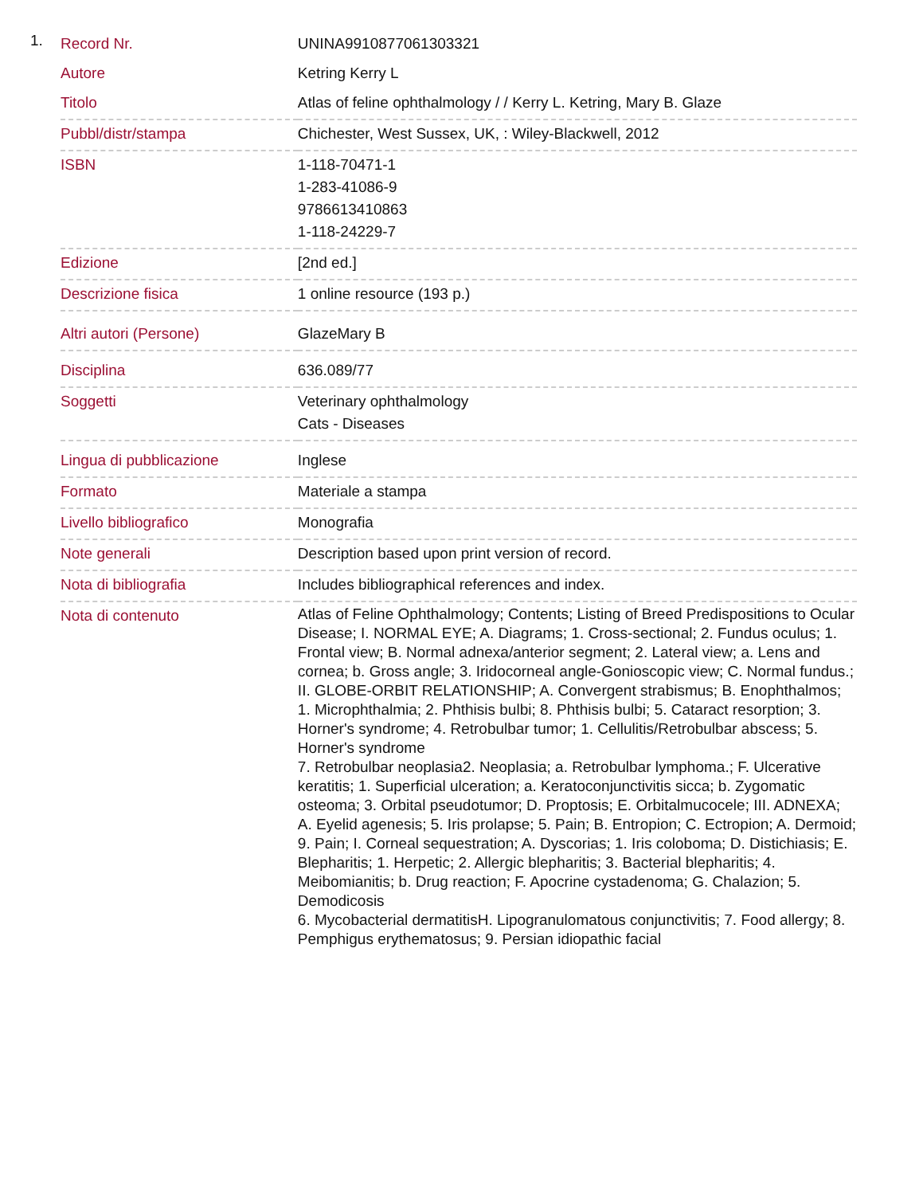1.
| Record Nr. | UNINA9910877061303321 |
| Autore | Ketring Kerry L |
| Titolo | Atlas of feline ophthalmology / / Kerry L. Ketring, Mary B. Glaze |
| Pubbl/distr/stampa | Chichester, West Sussex, UK, : Wiley-Blackwell, 2012 |
| ISBN | 1-118-70471-1 1-283-41086-9 9786613410863 1-118-24229-7 |
| Edizione | [2nd ed.] |
| Descrizione fisica | 1 online resource (193 p.) |
| Altri autori (Persone) | GlazeMary B |
| Disciplina | 636.089/77 |
| Soggetti | Veterinary ophthalmology Cats - Diseases |
| Lingua di pubblicazione | Inglese |
| Formato | Materiale a stampa |
| Livello bibliografico | Monografia |
| Note generali | Description based upon print version of record. |
| Nota di bibliografia | Includes bibliographical references and index. |
| Nota di contenuto | Atlas of Feline Ophthalmology; Contents; Listing of Breed Predispositions to Ocular Disease; I. NORMAL EYE; A. Diagrams; 1. Cross-sectional; 2. Fundus oculus; 1. Frontal view; B. Normal adnexa/anterior segment; 2. Lateral view; a. Lens and cornea; b. Gross angle; 3. Iridocorneal angle-Gonioscopic view; C. Normal fundus.; II. GLOBE-ORBIT RELATIONSHIP; A. Convergent strabismus; B. Enophthalmos; 1. Microphthalmia; 2. Phthisis bulbi; 8. Phthisis bulbi; 5. Cataract resorption; 3. Horner's syndrome; 4. Retrobulbar tumor; 1. Cellulitis/Retrobulbar abscess; 5. Horner's syndrome 7. Retrobulbar neoplasia2. Neoplasia; a. Retrobulbar lymphoma.; F. Ulcerative keratitis; 1. Superficial ulceration; a. Keratoconjunctivitis sicca; b. Zygomatic osteoma; 3. Orbital pseudotumor; D. Proptosis; E. Orbitalmucocele; III. ADNEXA; A. Eyelid agenesis; 5. Iris prolapse; 5. Pain; B. Entropion; C. Ectropion; A. Dermoid; 9. Pain; I. Corneal sequestration; A. Dyscorias; 1. Iris coloboma; D. Distichiasis; E. Blepharitis; 1. Herpetic; 2. Allergic blepharitis; 3. Bacterial blepharitis; 4. Meibomianitis; b. Drug reaction; F. Apocrine cystadenoma; G. Chalazion; 5. Demodicosis 6. Mycobacterial dermatitisH. Lipogranulomatous conjunctivitis; 7. Food allergy; 8. Pemphigus erythematosus; 9. Persian idiopathic facial |